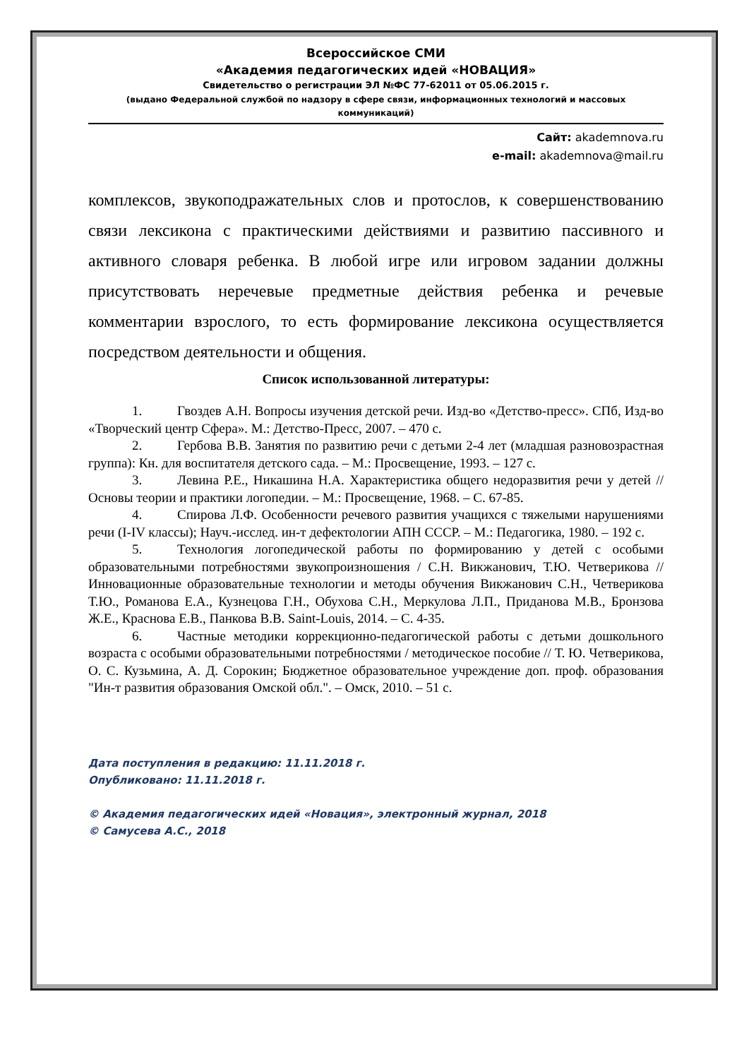Всероссийское СМИ
«Академия педагогических идей «НОВАЦИЯ»
Свидетельство о регистрации ЭЛ №ФС 77-62011 от 05.06.2015 г.
(выдано Федеральной службой по надзору в сфере связи, информационных технологий и массовых коммуникаций)
Сайт: akademnova.ru
e-mail: akademnova@mail.ru
комплексов, звукоподражательных слов и протослов, к совершенствованию связи лексикона с практическими действиями и развитию пассивного и активного словаря ребенка. В любой игре или игровом задании должны присутствовать неречевые предметные действия ребенка и речевые комментарии взрослого, то есть формирование лексикона осуществляется посредством деятельности и общения.
Список использованной литературы:
1. Гвоздев А.Н. Вопросы изучения детской речи. Изд-во «Детство-пресс». СПб, Изд-во «Творческий центр Сфера». М.: Детство-Пресс, 2007. – 470 с.
2. Гербова В.В. Занятия по развитию речи с детьми 2-4 лет (младшая разновозрастная группа): Кн. для воспитателя детского сада. – М.: Просвещение, 1993. – 127 с.
3. Левина Р.Е., Никашина Н.А. Характеристика общего недоразвития речи у детей // Основы теории и практики логопедии. – М.: Просвещение, 1968. – С. 67-85.
4. Спирова Л.Ф. Особенности речевого развития учащихся с тяжелыми нарушениями речи (I-IV классы); Науч.-исслед. ин-т дефектологии АПН СССР. – М.: Педагогика, 1980. – 192 с.
5. Технология логопедической работы по формированию у детей с особыми образовательными потребностями звукопроизношения / С.Н. Викжанович, Т.Ю. Четверикова // Инновационные образовательные технологии и методы обучения Викжанович С.Н., Четверикова Т.Ю., Романова Е.А., Кузнецова Г.Н., Обухова С.Н., Меркулова Л.П., Приданова М.В., Бронзова Ж.Е., Краснова Е.В., Панкова В.В. Saint-Louis, 2014. – С. 4-35.
6. Частные методики коррекционно-педагогической работы с детьми дошкольного возраста с особыми образовательными потребностями / методическое пособие // Т. Ю. Четверикова, О. С. Кузьмина, А. Д. Сорокин; Бюджетное образовательное учреждение доп. проф. образования "Ин-т развития образования Омской обл.". – Омск, 2010. – 51 с.
Дата поступления в редакцию: 11.11.2018 г.
Опубликовано: 11.11.2018 г.
© Академия педагогических идей «Новация», электронный журнал, 2018
© Самусева А.С., 2018